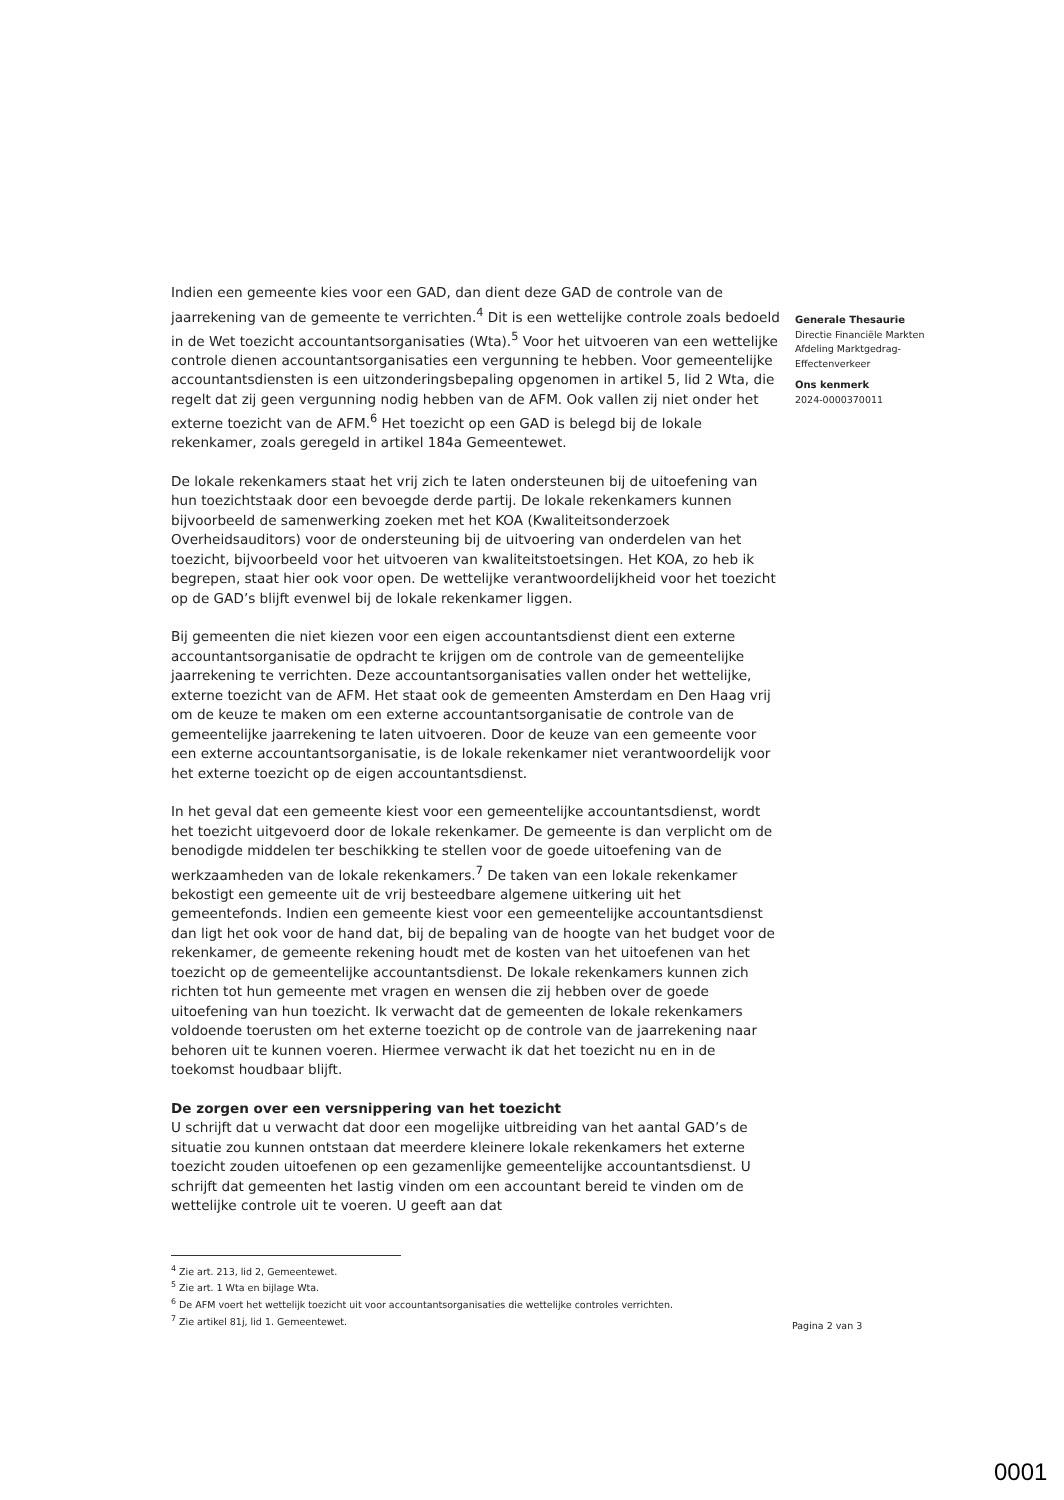Indien een gemeente kies voor een GAD, dan dient deze GAD de controle van de jaarrekening van de gemeente te verrichten.<sup>4</sup> Dit is een wettelijke controle zoals bedoeld in de Wet toezicht accountantsorganisaties (Wta).<sup>5</sup> Voor het uitvoeren van een wettelijke controle dienen accountantsorganisaties een vergunning te hebben. Voor gemeentelijke accountantsdiensten is een uitzonderingsbepaling opgenomen in artikel 5, lid 2 Wta, die regelt dat zij geen vergunning nodig hebben van de AFM. Ook vallen zij niet onder het externe toezicht van de AFM.<sup>6</sup> Het toezicht op een GAD is belegd bij de lokale rekenkamer, zoals geregeld in artikel 184a Gemeentewet.
De lokale rekenkamers staat het vrij zich te laten ondersteunen bij de uitoefening van hun toezichtstaak door een bevoegde derde partij. De lokale rekenkamers kunnen bijvoorbeeld de samenwerking zoeken met het KOA (Kwaliteitsonderzoek Overheidsauditors) voor de ondersteuning bij de uitvoering van onderdelen van het toezicht, bijvoorbeeld voor het uitvoeren van kwaliteitstoetsingen. Het KOA, zo heb ik begrepen, staat hier ook voor open. De wettelijke verantwoordelijkheid voor het toezicht op de GAD’s blijft evenwel bij de lokale rekenkamer liggen.
Bij gemeenten die niet kiezen voor een eigen accountantsdienst dient een externe accountantsorganisatie de opdracht te krijgen om de controle van de gemeentelijke jaarrekening te verrichten. Deze accountantsorganisaties vallen onder het wettelijke, externe toezicht van de AFM. Het staat ook de gemeenten Amsterdam en Den Haag vrij om de keuze te maken om een externe accountantsorganisatie de controle van de gemeentelijke jaarrekening te laten uitvoeren. Door de keuze van een gemeente voor een externe accountantsorganisatie, is de lokale rekenkamer niet verantwoordelijk voor het externe toezicht op de eigen accountantsdienst.
In het geval dat een gemeente kiest voor een gemeentelijke accountantsdienst, wordt het toezicht uitgevoerd door de lokale rekenkamer. De gemeente is dan verplicht om de benodigde middelen ter beschikking te stellen voor de goede uitoefening van de werkzaamheden van de lokale rekenkamers.<sup>7</sup> De taken van een lokale rekenkamer bekostigt een gemeente uit de vrij besteedbare algemene uitkering uit het gemeentefonds. Indien een gemeente kiest voor een gemeentelijke accountantsdienst dan ligt het ook voor de hand dat, bij de bepaling van de hoogte van het budget voor de rekenkamer, de gemeente rekening houdt met de kosten van het uitoefenen van het toezicht op de gemeentelijke accountantsdienst. De lokale rekenkamers kunnen zich richten tot hun gemeente met vragen en wensen die zij hebben over de goede uitoefening van hun toezicht. Ik verwacht dat de gemeenten de lokale rekenkamers voldoende toerusten om het externe toezicht op de controle van de jaarrekening naar behoren uit te kunnen voeren. Hiermee verwacht ik dat het toezicht nu en in de toekomst houdbaar blijft.
De zorgen over een versnippering van het toezicht
U schrijft dat u verwacht dat door een mogelijke uitbreiding van het aantal GAD’s de situatie zou kunnen ontstaan dat meerdere kleinere lokale rekenkamers het externe toezicht zouden uitoefenen op een gezamenlijke gemeentelijke accountantsdienst. U schrijft dat gemeenten het lastig vinden om een accountant bereid te vinden om de wettelijke controle uit te voeren. U geeft aan dat
Generale Thesaurie
Directie Financiële Markten
Afdeling Marktgedrag-
Effectenverkeer
Ons kenmerk
2024-0000370011
<sup>4</sup> Zie art. 213, lid 2, Gemeentewet.
<sup>5</sup> Zie art. 1 Wta en bijlage Wta.
<sup>6</sup> De AFM voert het wettelijk toezicht uit voor accountantsorganisaties die wettelijke controles verrichten.
<sup>7</sup> Zie artikel 81j, lid 1. Gemeentewet.
Pagina 2 van 3
0001